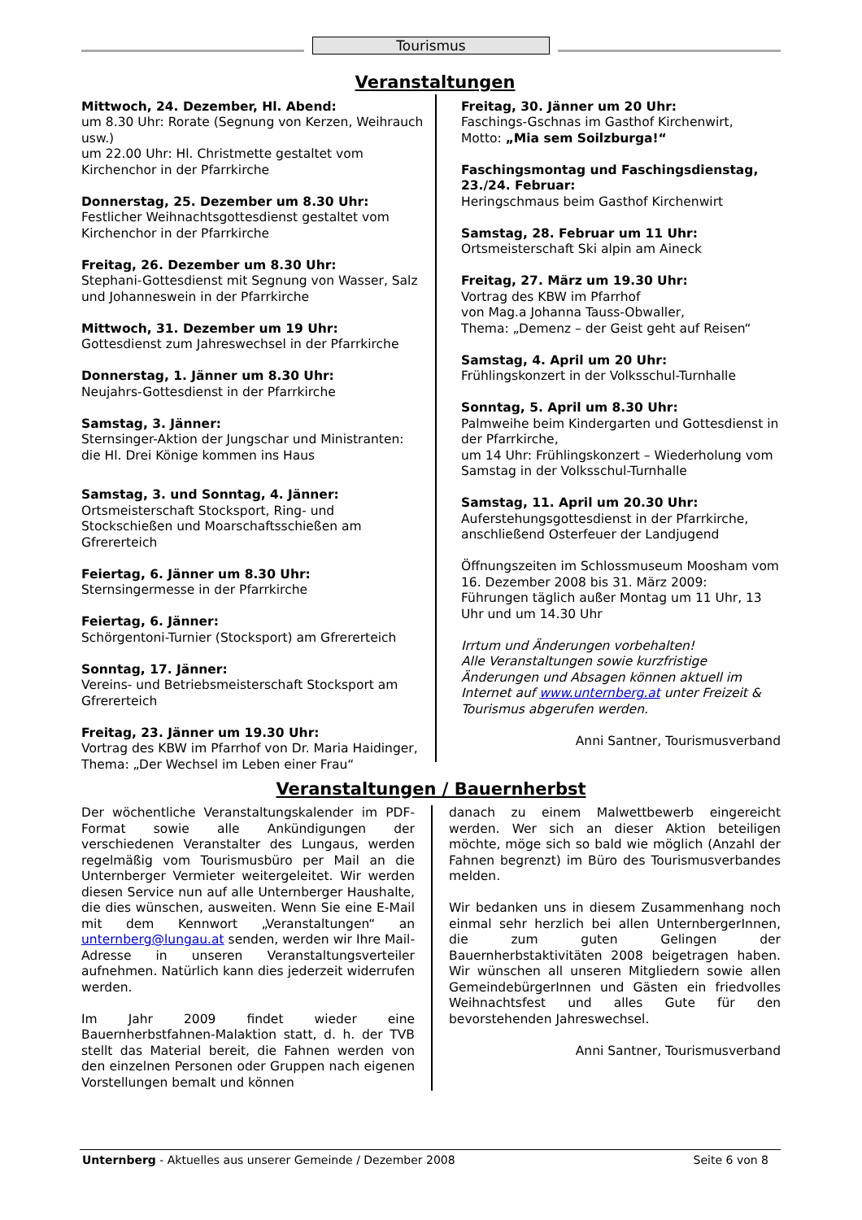Tourismus
Veranstaltungen
Mittwoch, 24. Dezember, Hl. Abend:
um 8.30 Uhr: Rorate (Segnung von Kerzen, Weihrauch usw.)
um 22.00 Uhr: Hl. Christmette gestaltet vom Kirchenchor in der Pfarrkirche
Donnerstag, 25. Dezember um 8.30 Uhr:
Festlicher Weihnachtsgottesdienst gestaltet vom Kirchenchor in der Pfarrkirche
Freitag, 26. Dezember um 8.30 Uhr:
Stephani-Gottesdienst mit Segnung von Wasser, Salz und Johanneswein in der Pfarrkirche
Mittwoch, 31. Dezember um 19 Uhr:
Gottesdienst zum Jahreswechsel in der Pfarrkirche
Donnerstag, 1. Jänner um 8.30 Uhr:
Neujahrs-Gottesdienst in der Pfarrkirche
Samstag, 3. Jänner:
Sternsinger-Aktion der Jungschar und Ministranten: die Hl. Drei Könige kommen ins Haus
Samstag, 3. und Sonntag, 4. Jänner:
Ortsmeisterschaft Stocksport, Ring- und Stockschießen und Moarschaftsschießen am Gfrererteich
Feiertag, 6. Jänner um 8.30 Uhr:
Sternsingermesse in der Pfarrkirche
Feiertag, 6. Jänner:
Schörgentoni-Turnier (Stocksport) am Gfrererteich
Sonntag, 17. Jänner:
Vereins- und Betriebsmeisterschaft Stocksport am Gfrererteich
Freitag, 23. Jänner um 19.30 Uhr:
Vortrag des KBW im Pfarrhof von Dr. Maria Haidinger, Thema: „Der Wechsel im Leben einer Frau“
Freitag, 30. Jänner um 20 Uhr:
Faschings-Gschnas im Gasthof Kirchenwirt,
Motto: „Mia sem Soilzburga!“
Faschingsmontag und Faschingsdienstag, 23./24. Februar:
Heringschmaus beim Gasthof Kirchenwirt
Samstag, 28. Februar um 11 Uhr:
Ortsmeisterschaft Ski alpin am Aineck
Freitag, 27. März um 19.30 Uhr:
Vortrag des KBW im Pfarrhof
von Mag.a Johanna Tauss-Obwaller,
Thema: „Demenz – der Geist geht auf Reisen“
Samstag, 4. April um 20 Uhr:
Frühlingskonzert in der Volksschul-Turnhalle
Sonntag, 5. April um 8.30 Uhr:
Palmweihe beim Kindergarten und Gottesdienst in der Pfarrkirche,
um 14 Uhr: Frühlingskonzert – Wiederholung vom Samstag in der Volksschul-Turnhalle
Samstag, 11. April um 20.30 Uhr:
Auferstehungsgottesdienst in der Pfarrkirche, anschließend Osterfeuer der Landjugend
Öffnungszeiten im Schlossmuseum Moosham vom 16. Dezember 2008 bis 31. März 2009:
Führungen täglich außer Montag um 11 Uhr, 13 Uhr und um 14.30 Uhr
Irrtum und Änderungen vorbehalten!
Alle Veranstaltungen sowie kurzfristige Änderungen und Absagen können aktuell im Internet auf www.unternberg.at unter Freizeit & Tourismus abgerufen werden.
Anni Santner, Tourismusverband
Veranstaltungen / Bauernherbst
Der wöchentliche Veranstaltungskalender im PDF-Format sowie alle Ankündigungen der verschiedenen Veranstalter des Lungaus, werden regelmäßig vom Tourismusbüro per Mail an die Unternberger Vermieter weitergeleitet. Wir werden diesen Service nun auf alle Unternberger Haushalte, die dies wünschen, ausweiten. Wenn Sie eine E-Mail mit dem Kennwort „Veranstaltungen“ an unternberg@lungau.at senden, werden wir Ihre Mail-Adresse in unseren Veranstaltungsverteiler aufnehmen. Natürlich kann dies jederzeit widerrufen werden.
Im Jahr 2009 findet wieder eine Bauernherbstfahnen-Malaktion statt, d. h. der TVB stellt das Material bereit, die Fahnen werden von den einzelnen Personen oder Gruppen nach eigenen Vorstellungen bemalt und können
danach zu einem Malwettbewerb eingereicht werden. Wer sich an dieser Aktion beteiligen möchte, möge sich so bald wie möglich (Anzahl der Fahnen begrenzt) im Büro des Tourismusverbandes melden.
Wir bedanken uns in diesem Zusammenhang noch einmal sehr herzlich bei allen UnternbergerInnen, die zum guten Gelingen der Bauernherbstaktivitäten 2008 beigetragen haben. Wir wünschen all unseren Mitgliedern sowie allen GemeindebürgerInnen und Gästen ein friedvolles Weihnachtsfest und alles Gute für den bevorstehenden Jahreswechsel.
Anni Santner, Tourismusverband
Unternberg - Aktuelles aus unserer Gemeinde / Dezember 2008 Seite 6 von 8